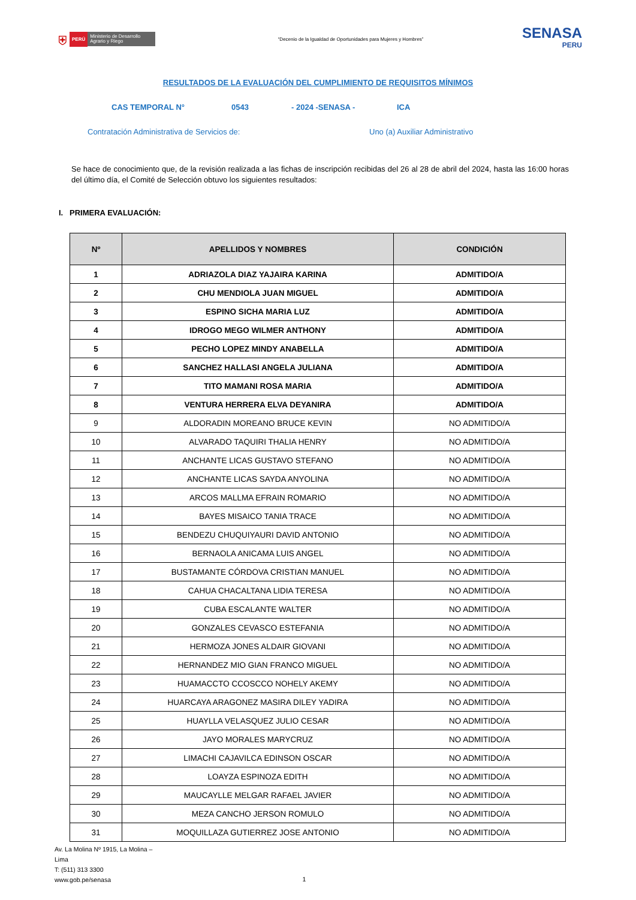⛨ PERÚ Ministerio de Desarrollo Agrario y Riego
“Decenio de la Igualdad de Oportunidades para Mujeres y Hombres”
SENASA
PERU
RESULTADOS DE LA EVALUACIÓN DEL CUMPLIMIENTO DE REQUISITOS MÍNIMOS
CAS TEMPORAL N° 0543 - 2024 -SENASA - ICA
Contratación Administrativa de Servicios de: Uno (a) Auxiliar Administrativo
Se hace de conocimiento que, de la revisión realizada a las fichas de inscripción recibidas del 26 al 28 de abril del 2024, hasta las 16:00 horas del último día, el Comité de Selección obtuvo los siguientes resultados:
I. PRIMERA EVALUACIÓN:
| Nº | APELLIDOS Y NOMBRES | CONDICIÓN |
| --- | --- | --- |
| 1 | ADRIAZOLA DIAZ YAJAIRA KARINA | ADMITIDO/A |
| 2 | CHU MENDIOLA JUAN MIGUEL | ADMITIDO/A |
| 3 | ESPINO SICHA MARIA LUZ | ADMITIDO/A |
| 4 | IDROGO MEGO WILMER ANTHONY | ADMITIDO/A |
| 5 | PECHO LOPEZ MINDY ANABELLA | ADMITIDO/A |
| 6 | SANCHEZ HALLASI ANGELA JULIANA | ADMITIDO/A |
| 7 | TITO MAMANI ROSA MARIA | ADMITIDO/A |
| 8 | VENTURA HERRERA ELVA DEYANIRA | ADMITIDO/A |
| 9 | ALDORADIN MOREANO BRUCE KEVIN | NO ADMITIDO/A |
| 10 | ALVARADO TAQUIRI THALIA HENRY | NO ADMITIDO/A |
| 11 | ANCHANTE LICAS GUSTAVO STEFANO | NO ADMITIDO/A |
| 12 | ANCHANTE LICAS SAYDA ANYOLINA | NO ADMITIDO/A |
| 13 | ARCOS MALLMA EFRAIN ROMARIO | NO ADMITIDO/A |
| 14 | BAYES MISAICO TANIA TRACE | NO ADMITIDO/A |
| 15 | BENDEZU CHUQUIYAURI DAVID ANTONIO | NO ADMITIDO/A |
| 16 | BERNAOLA ANICAMA LUIS ANGEL | NO ADMITIDO/A |
| 17 | BUSTAMANTE CÓRDOVA CRISTIAN MANUEL | NO ADMITIDO/A |
| 18 | CAHUA CHACALTANA LIDIA TERESA | NO ADMITIDO/A |
| 19 | CUBA ESCALANTE WALTER | NO ADMITIDO/A |
| 20 | GONZALES CEVASCO ESTEFANIA | NO ADMITIDO/A |
| 21 | HERMOZA JONES ALDAIR GIOVANI | NO ADMITIDO/A |
| 22 | HERNANDEZ MIO GIAN FRANCO MIGUEL | NO ADMITIDO/A |
| 23 | HUAMACCTO CCOSCCO NOHELY AKEMY | NO ADMITIDO/A |
| 24 | HUARCAYA ARAGONEZ MASIRA DILEY YADIRA | NO ADMITIDO/A |
| 25 | HUAYLLA VELASQUEZ JULIO CESAR | NO ADMITIDO/A |
| 26 | JAYO MORALES MARYCRUZ | NO ADMITIDO/A |
| 27 | LIMACHI CAJAVILCA EDINSON OSCAR | NO ADMITIDO/A |
| 28 | LOAYZA ESPINOZA EDITH | NO ADMITIDO/A |
| 29 | MAUCAYLLE MELGAR RAFAEL JAVIER | NO ADMITIDO/A |
| 30 | MEZA CANCHO JERSON ROMULO | NO ADMITIDO/A |
| 31 | MOQUILLAZA GUTIERREZ JOSE ANTONIO | NO ADMITIDO/A |
Av. La Molina Nº 1915, La Molina –
Lima
T: (511) 313 3300
www.gob.pe/senasa
1